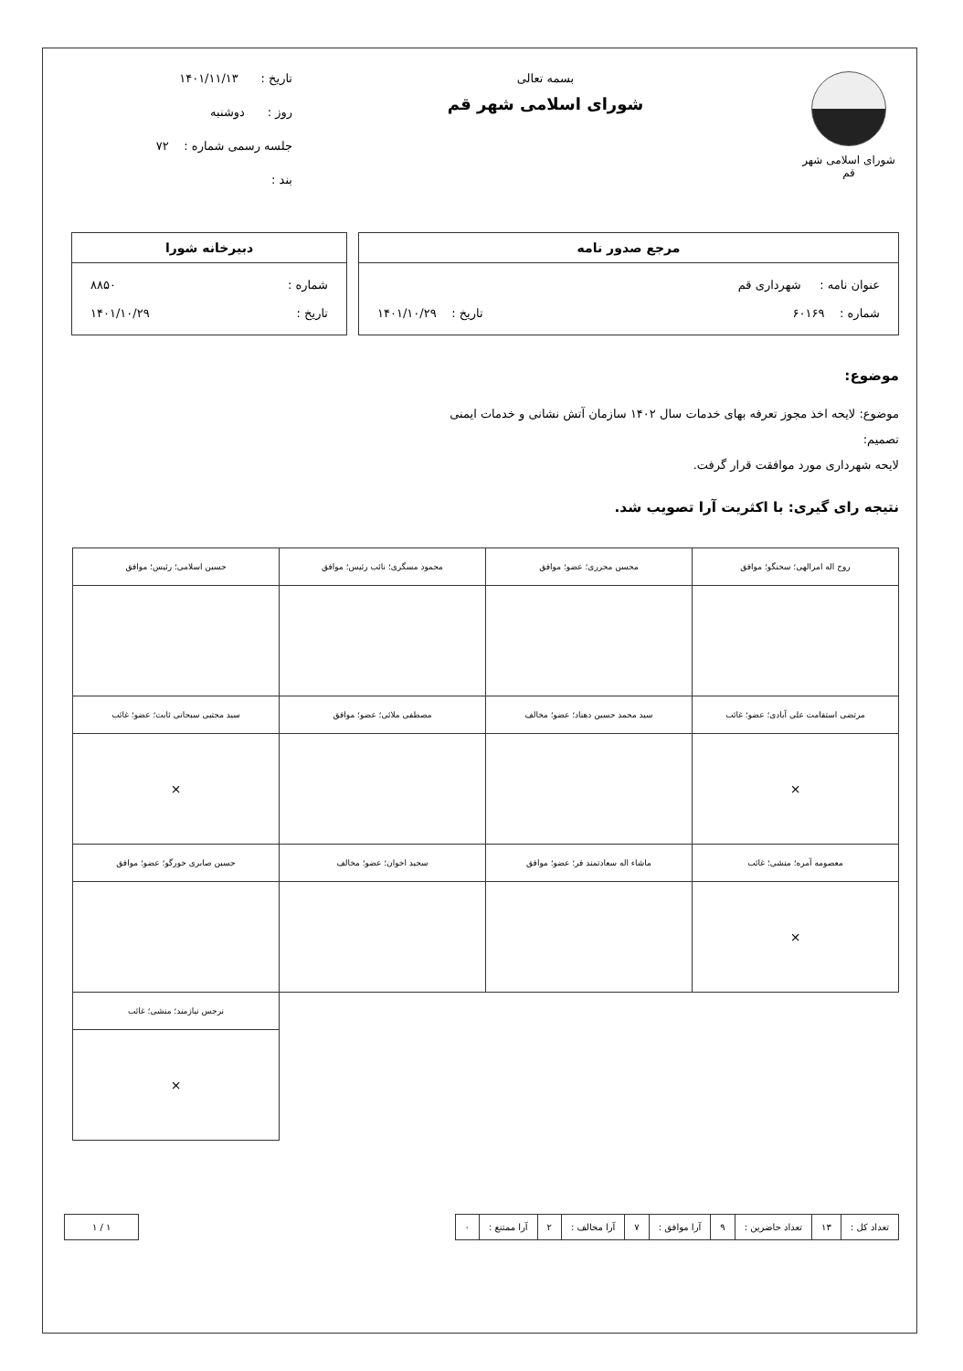شورای اسلامی شهر قم
بسمه تعالی
شورای اسلامی شهر قم
تاریخ : ۱۴۰۱/۱۱/۱۳
روز : دوشنبه
جلسه رسمی شماره : ۷۲
بند :
مرجع صدور نامه
عنوان نامه : شهرداری قم
شماره : ۶۰۱۶۹ تاریخ : ۱۴۰۱/۱۰/۲۹
دبیرخانه شورا
شماره : ۸۸۵۰
تاریخ : ۱۴۰۱/۱۰/۲۹
موضوع:
موضوع: لایحه اخذ مجوز تعرفه بهای خدمات سال ۱۴۰۲ سازمان آتش نشانی و خدمات ایمنی
تصمیم:
لایحه شهرداری مورد موافقت قرار گرفت.
نتیجه رای گیری: با اکثریت آرا تصویب شد.
| روح اله امرالهی؛ سخنگو؛ موافق | محسن محرری؛ عضو؛ موافق | محمود مسگری؛ نائب رئیس؛ موافق | حسین اسلامی؛ رئیس؛ موافق |
| مرتضی استقامت علی آبادی؛ عضو؛ غائب | سید محمد حسین دهناد؛ عضو؛ مخالف | مصطفی ملائی؛ عضو؛ موافق | سید مجتبی سبحانی ثابت؛ عضو؛ غائب |
| × | | | × |
| معصومه آمره؛ منشی؛ غائب | ماشاء اله سعادتمند فر؛ عضو؛ موافق | سجید اخوان؛ عضو؛ مخالف | حسین صابری خورگو؛ عضو؛ موافق |
| × | | | |
| | | | نرجس نیازمند؛ منشی؛ غائب |
| | | | × |
| تعداد کل : | ۱۳ | تعداد حاضرین : | ۹ | آرا موافق : | ۷ | آرا مخالف : | ۲ | آرا ممتنع : | ۰ |
| ۱ / ۱ |